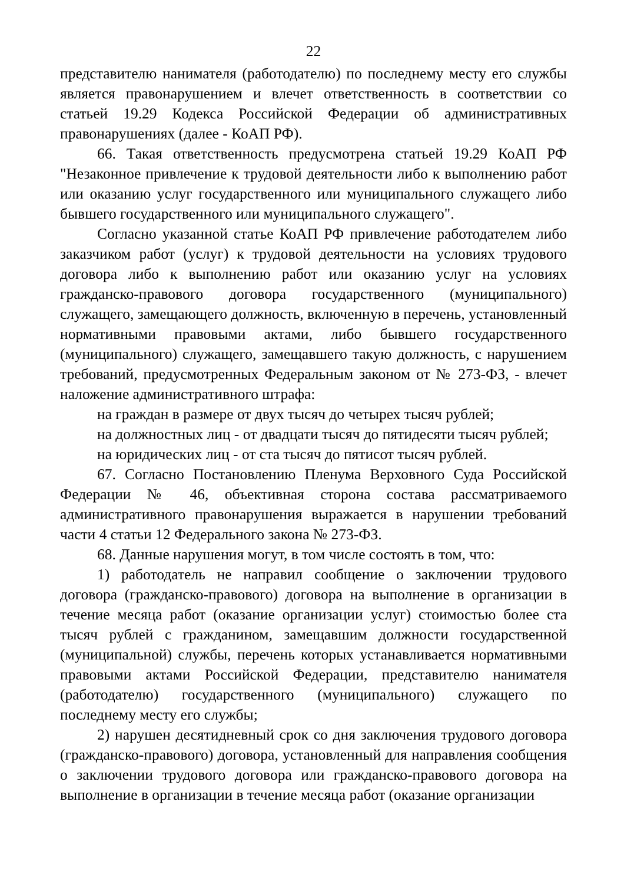22
представителю нанимателя (работодателю) по последнему месту его службы является правонарушением и влечет ответственность в соответствии со статьей 19.29 Кодекса Российской Федерации об административных правонарушениях (далее - КоАП РФ).
66. Такая ответственность предусмотрена статьей 19.29 КоАП РФ "Незаконное привлечение к трудовой деятельности либо к выполнению работ или оказанию услуг государственного или муниципального служащего либо бывшего государственного или муниципального служащего".
Согласно указанной статье КоАП РФ привлечение работодателем либо заказчиком работ (услуг) к трудовой деятельности на условиях трудового договора либо к выполнению работ или оказанию услуг на условиях гражданско-правового договора государственного (муниципального) служащего, замещающего должность, включенную в перечень, установленный нормативными правовыми актами, либо бывшего государственного (муниципального) служащего, замещавшего такую должность, с нарушением требований, предусмотренных Федеральным законом от № 273-ФЗ, - влечет наложение административного штрафа:
на граждан в размере от двух тысяч до четырех тысяч рублей;
на должностных лиц - от двадцати тысяч до пятидесяти тысяч рублей;
на юридических лиц - от ста тысяч до пятисот тысяч рублей.
67. Согласно Постановлению Пленума Верховного Суда Российской Федерации № 46, объективная сторона состава рассматриваемого административного правонарушения выражается в нарушении требований части 4 статьи 12 Федерального закона № 273-ФЗ.
68. Данные нарушения могут, в том числе состоять в том, что:
1) работодатель не направил сообщение о заключении трудового договора (гражданско-правового) договора на выполнение в организации в течение месяца работ (оказание организации услуг) стоимостью более ста тысяч рублей с гражданином, замещавшим должности государственной (муниципальной) службы, перечень которых устанавливается нормативными правовыми актами Российской Федерации, представителю нанимателя (работодателю) государственного (муниципального) служащего по последнему месту его службы;
2) нарушен десятидневный срок со дня заключения трудового договора (гражданско-правового) договора, установленный для направления сообщения о заключении трудового договора или гражданско-правового договора на выполнение в организации в течение месяца работ (оказание организации